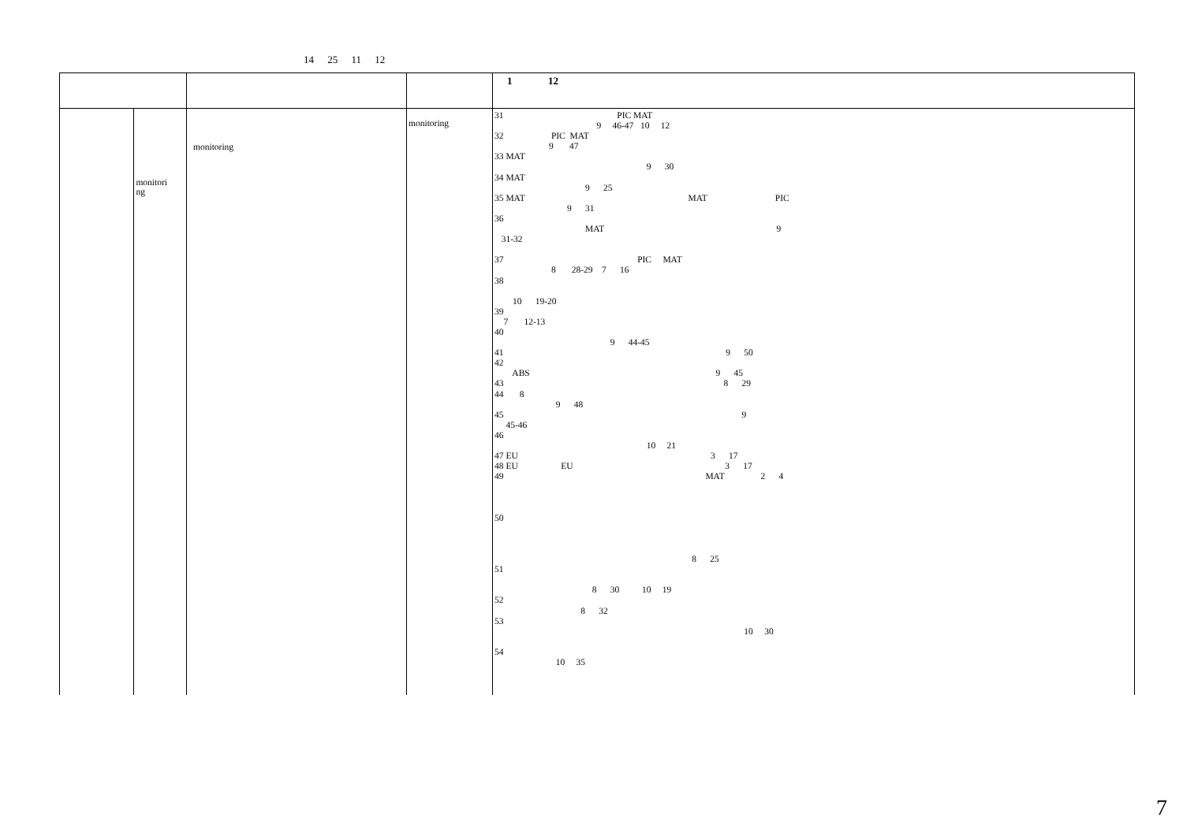14 25 11 12
| | | | | 1 12 |
| --- | --- | --- | --- | --- |
| | monitori ng | monitoring | monitoring | 31 PIC MAT 9 46-47 10 12 32 PIC MAT 9 47 33 MAT 9 30 34 MAT 9 25 35 MAT MAT PIC 9 31 36 MAT 9 31-32 37 PIC MAT 8 28-29 7 16 38 10 19-20 39 7 12-13 40 9 44-45 41 9 50 42 ABS 9 45 43 8 29 44 8 9 48 45 9 45-46 46 10 21 47 EU 3 17 48 EU EU 3 17 49 MAT 2 4 50 8 25 51 8 30 10 19 52 8 32 53 10 30 54 10 35 |
7